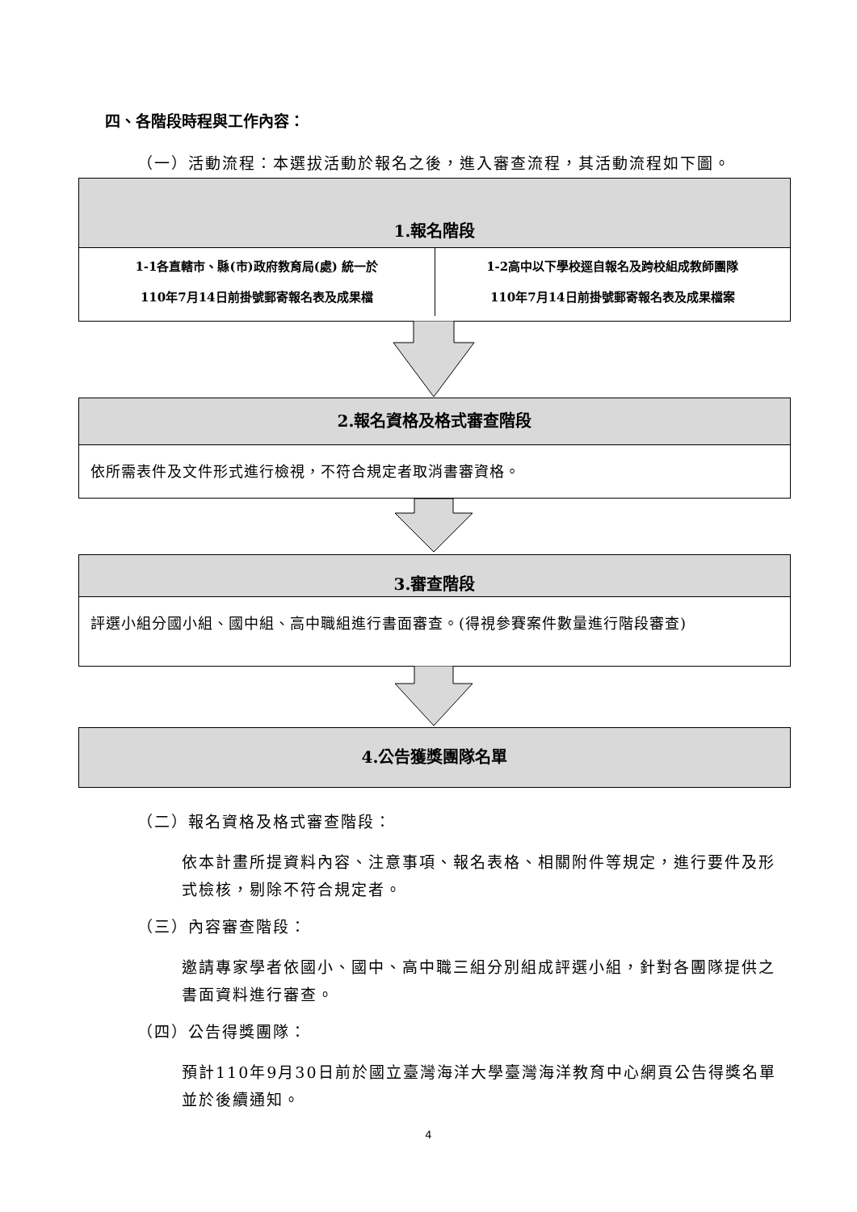四、各階段時程與工作內容：
（一）活動流程：本選拔活動於報名之後，進入審查流程，其活動流程如下圖。
1.報名階段
1-1各直轄市、縣(市)政府教育局(處) 統一於
110年7月14日前掛號郵寄報名表及成果檔
1-2高中以下學校逕自報名及跨校組成教師團隊
110年7月14日前掛號郵寄報名表及成果檔案
2.報名資格及格式審查階段
依所需表件及文件形式進行檢視，不符合規定者取消書審資格。
3.審查階段
評選小組分國小組、國中組、高中職組進行書面審查。(得視參賽案件數量進行階段審查)
4.公告獲獎團隊名單
（二）報名資格及格式審查階段：
依本計畫所提資料內容、注意事項、報名表格、相關附件等規定，進行要件及形式檢核，剔除不符合規定者。
（三）內容審查階段：
邀請專家學者依國小、國中、高中職三組分別組成評選小組，針對各團隊提供之書面資料進行審查。
（四）公告得獎團隊：
預計110年9月30日前於國立臺灣海洋大學臺灣海洋教育中心網頁公告得獎名單並於後續通知。
4